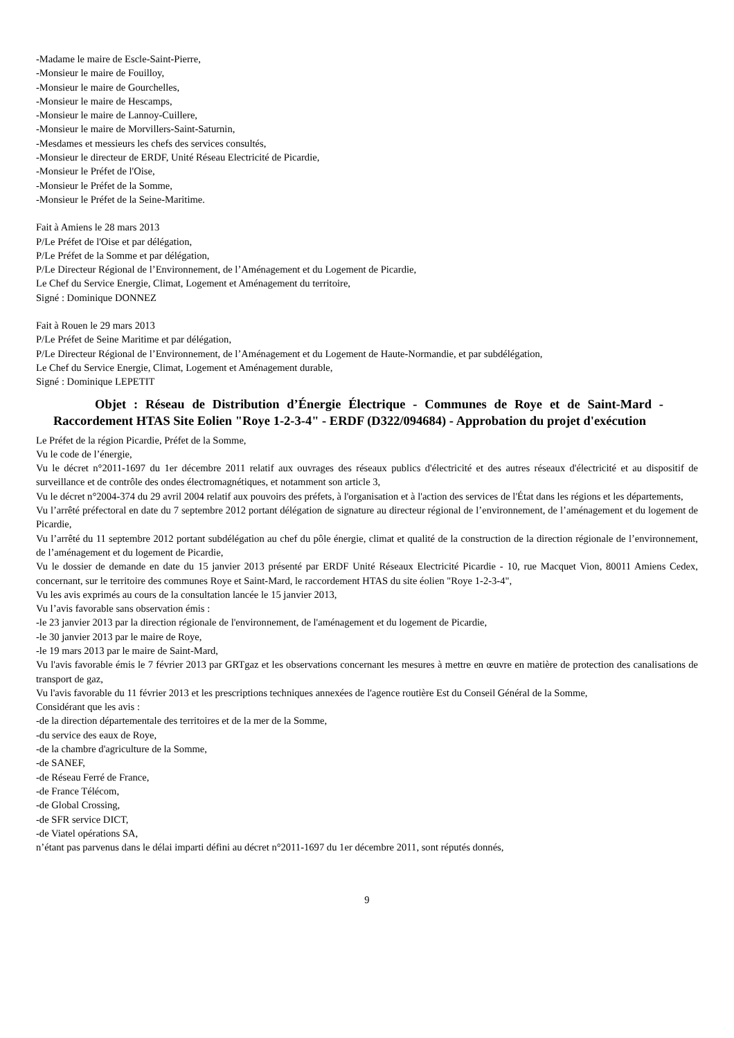-Madame le maire de Escle-Saint-Pierre,
-Monsieur le maire de Fouilloy,
-Monsieur le maire de Gourchelles,
-Monsieur le maire de Hescamps,
-Monsieur le maire de Lannoy-Cuillere,
-Monsieur le maire de Morvillers-Saint-Saturnin,
-Mesdames et messieurs les chefs des services consultés,
-Monsieur le directeur de ERDF, Unité Réseau Electricité de Picardie,
-Monsieur le Préfet de l'Oise,
-Monsieur le Préfet de la Somme,
-Monsieur le Préfet de la Seine-Maritime.
Fait à Amiens le 28 mars 2013
P/Le Préfet de l'Oise et par délégation,
P/Le Préfet de la Somme et par délégation,
P/Le Directeur Régional de l’Environnement, de l’Aménagement et du Logement de Picardie,
Le Chef du Service Energie, Climat, Logement et Aménagement du territoire,
Signé : Dominique DONNEZ
Fait à Rouen le 29 mars 2013
P/Le Préfet de Seine Maritime et par délégation,
P/Le Directeur Régional de l’Environnement, de l’Aménagement et du Logement de Haute-Normandie, et par subdélégation,
Le Chef du Service Energie, Climat, Logement et Aménagement durable,
Signé : Dominique LEPETIT
Objet : Réseau de Distribution d’Énergie Électrique - Communes de Roye et de Saint-Mard - Raccordement HTAS Site Eolien "Roye 1-2-3-4" - ERDF (D322/094684) - Approbation du projet d'exécution
Le Préfet de la région Picardie, Préfet de la Somme,
Vu le code de l’énergie,
Vu le décret n°2011-1697 du 1er décembre 2011 relatif aux ouvrages des réseaux publics d'électricité et des autres réseaux d'électricité et au dispositif de surveillance et de contrôle des ondes électromagnétiques, et notamment son article 3,
Vu le décret n°2004-374 du 29 avril 2004 relatif aux pouvoirs des préfets, à l'organisation et à l'action des services de l'État dans les régions et les départements,
Vu l’arrêté préfectoral en date du 7 septembre 2012 portant délégation de signature au directeur régional de l’environnement, de l’aménagement et du logement de Picardie,
Vu l’arrêté du 11 septembre 2012 portant subdélégation au chef du pôle énergie, climat et qualité de la construction de la direction régionale de l’environnement, de l’aménagement et du logement de Picardie,
Vu le dossier de demande en date du 15 janvier 2013 présenté par ERDF Unité Réseaux Electricité Picardie - 10, rue Macquet Vion, 80011 Amiens Cedex, concernant, sur le territoire des communes Roye et Saint-Mard, le raccordement HTAS du site éolien "Roye 1-2-3-4",
Vu les avis exprimés au cours de la consultation lancée le 15 janvier 2013,
Vu l’avis favorable sans observation émis :
-le 23 janvier 2013 par la direction régionale de l'environnement, de l'aménagement et du logement de Picardie,
-le 30 janvier 2013 par le maire de Roye,
-le 19 mars 2013 par le maire de Saint-Mard,
Vu l'avis favorable émis le 7 février 2013 par GRTgaz et les observations concernant les mesures à mettre en œuvre en matière de protection des canalisations de transport de gaz,
Vu l'avis favorable du 11 février 2013 et les prescriptions techniques annexées de l'agence routière Est du Conseil Général de la Somme,
Considérant que les avis :
-de la direction départementale des territoires et de la mer de la Somme,
-du service des eaux de Roye,
-de la chambre d'agriculture de la Somme,
-de SANEF,
-de Réseau Ferré de France,
-de France Télécom,
-de Global Crossing,
-de SFR service DICT,
-de Viatel opérations SA,
n’étant pas parvenus dans le délai imparti défini au décret n°2011-1697 du 1er décembre 2011, sont réputés donnés,
9